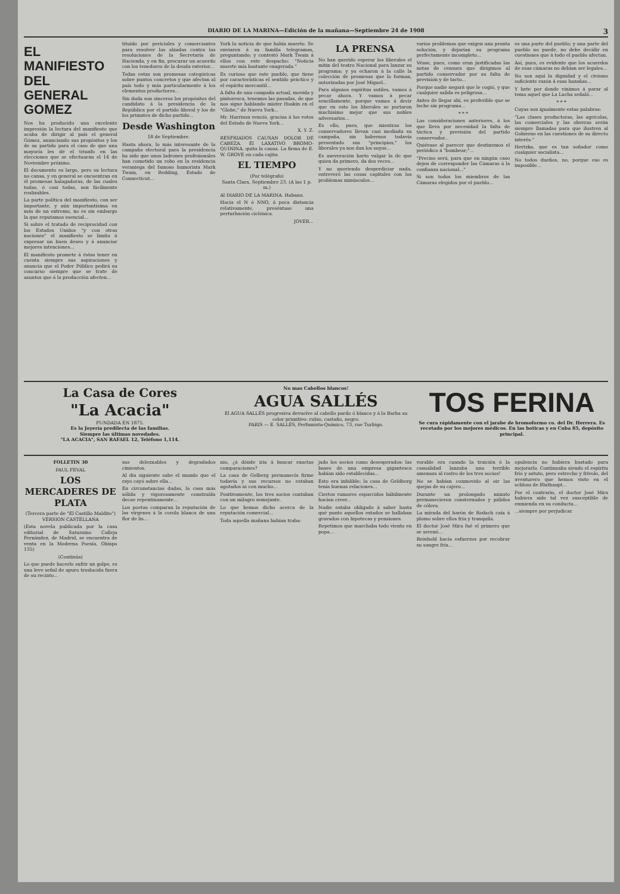DIARIO DE LA MARINA—Edición de la mañana—Septiembre 24 de 1908 3
EL MANIFIESTO DEL GENERAL GOMEZ
Nos ha producido una excelente impresión la lectura del manifiesto que acaba de dirigir al país el general Gómez, anunciando sus propósitos y los de su partido para el caso de que una mayoría les dé el triunfo en las elecciones que se efectuarán el 14 de Noviembre próximo.
El documento es largo, pero su lectura no cansa, y en general se encuentran en él promesas halagadoras, de las cuales todas, ó casi todas, son fácilmente realizables.
La parte política del manifiesto, con ser importante, y aún importantísima en más de un extremo, no es sin embargo la que reputamos esencial...
Si sobre el tratado de reciprocidad con los Estados Unidos "y con otras naciones" el manifiesto se limita á expresar un buen deseo y á anunciar mejores intenciones...
El manifiesto promete á éstas tener en cuenta siempre sus aspiraciones y anuncia que el Poder Público pedirá su concurso siempre que se trate de asuntos que á la producción afecten...
tituído por periciales y comerciantes para resolver las alzadas contra las resoluciones de la Secretaría de Hacienda, y en fin, procurar un acuerdo con los tenedores de la deuda exterior...
Todas estas son promesas categóricas sobre puntos concretos y que afectan al país todo y más particularmente á los elementos productores...
Sin duda son sinceros los propósitos del candidato á la presidencia de la República por el partido liberal y los de los primates de dicho partido...
Desde Washington
18 de Septiembre.
Hasta ahora, lo más interesante de la campaña electoral para la presidencia ha sido que unos ladrones profesionales han cometido un robo en la residencia veraniega del famoso humorista Mark Twain, en Redding, Estado de Connecticut...
York la noticia de que había muerto. Se enviaron á su familia telegramas, preguntando; y contestó Mark Twain á ellos con este despacho: "Noticia muerte mía bastante exagerada."
Es curioso que este pueblo, que tiene por características el sentido práctico y el espíritu mercantil...
A falta de una campaña actual, movida y pintoresca, tenemos las pasadas, de que nos sigue hablando mister Haskin en el "Globe," de Nueva York...
Mr. Harrison venció, gracias á los votos del Estado de Nueva York...
X. Y. Z.
RESFRIADOS CAUSAN DOLOR DE CABEZA. El LAXATIVO BROMO-QUININA, quita la causa. La firma de E. W. GROVE en cada cajita.
EL TIEMPO
(Por telégrafo)
Santa Clara, Septiembre 23. (A las 1 p. m.)
Al DIARIO DE LA MARINA. Habana.
Hacia el N ó NNO, á poca distancia relativamente, preséntase una perturbación ciclónica.
JOVER...
LA PRENSA
No han querido esperar los liberales el mitin del teatro Nacional para lanzar su programa; y ya echaron á la calle la colección de promesas que lo forman, autorizadas por José Miguel...
Para algunos espíritus sutiles, vamos á pecar ahora. Y vamos á pecar sencillamente, porque vamos á decir que en esto los liberales se portaron muchísimo mejor que sus nobles adversarios...
Es ello, pues, que mientras los conservadores llevan casi mediada su campaña, sin habernos todavía presentado sus "principios," los liberales ya nos dan los suyos...
Es aseveración harto vulgar la de que quien da primero, da dos veces...
Y no queriendo desperdiciar nada, entreveró las cosas capitales con los problemas minúsculos...
varios problemas que exigen una pronta solución, y dejarían su programa perfectamente incompleto...
Véase, pues, como eran justificadas las notas de censura que dirigimos al partido conservador por su falta de previsión y de tacto...
Porque nadie negará que le cogió, y que cualquier salida es peligrosa...
Antes de llegar ahí, es preferible que se luche sin programa...
* * *
Las consideraciones anteriores, á los que lleva por necesidad la falta de táctica y previsión del partido conservador...
Quiérase al parecer que destinemos el periódico á "bombear;"...
"Preciso será, para que en ningún caso dejen de corresponder las Cámaras á la confianza nacional..."
Si son todos los miembros de las Cámaras elegidos por el pueblo...
es una parte del pueblo; y una parte del pueblo no puede, no debe decidir en cuestiones que á todo el pueblo afectan.
Así, pues, es evidente que los acuerdos de esas cámaras no debían ser legales...
No son aquí la dignidad y el civismo suficiente razón á esas hazañas...
Y hete por donde vinimos á parar al tema aquel que La Lucha señaló...
* * *
Cuyas son igualmente estas palabras:
"Las clases productoras, las agrícolas, las comerciales y las obreras serán siempre llamadas para que ilustren al Gobierno en las cuestiones de su directo interés."
Hertzka, que es tan soñador como cualquier socialista...
No todos dueños, no, porque eso es imposible...
La Casa de Cores
"La Acacia"
FUNDADA EN 1875.
Es la Joyería predilecta de las familias.
Siempre las últimas novedades.
"LA ACACIA", SAN RAFAEL 12, Teléfono 1,114.
No mas Cabellos blancos!
AGUA SALLÉS
El AGUA SALLÉS progresiva devuelve al cabello pardo ó blanco y á la Barba su color primitivo: rubio, castaño, negro.
PARIS — E. SALLÉS, Perfumista-Químico, 73, rue Turbigo.
TOS FERINA
Se cura rápidamente con el jarabe de bromoformo co. del Dr. Herrera. Es recetado por los mejores médicos. En las boticas y en Cuba 85, depósito principal.
FOLLETIN 30
PAUL FEVAL
LOS MERCADERES DE PLATA
(Tercera parte de "El Castillo Maldito")
VERSION CASTELLANA
(Esta novela publicada por la casa editorial de Saturnino Calleja Fernández, de Madrid, se encuentra de venta en la Moderna Poesía, Obispo 135)
(Continúa)
Lo que puede hacerlo sufrir un golpe, es una leve señal de apuro traslucida fuera de su recinto...
sus deleznables y degradados cimientos.
Al día siguiente sabe el mundo que el rayo cayó sobre ella...
En circunstancias dadas, la casa más sólida y vigorosamente construída decae repentinamente...
Los poetas comparan la reputación de las vírgenes á la corola blanca de una flor de lis...
nio, ¿á dónde iría á buscar exactas comparaciones?
La casa de Gelberg permanecía firme todavía y sus recursos no estaban agotados ni con mucho...
Positivamente, los tres socios contaban con un milagro semejante.
Lo que hemos dicho acerca de la reputación comercial...
Toda aquella mañana habían traba-
jado los socios como desesperados: las bases de una empresa gigantesca habían sido establecidas...
Esto era infalible; la casa de Geldberg tenía buenas relaciones...
Ciertos rumores esparcidos hábilmente hacían creer...
Nadie estaba obligado á saber hasta qué punto aquellos estados se hallaban gravados con hipotecas y pensiones.
Repetimos que marchaba todo viento en popa...
vorable era cuando la traición ó la casualidad lanzaba una terrible amenaza al rostro de los tres socios!
No se habían conmovido al oir las quejas de su cajero...
Durante un prolongado minuto permanecieron consternados y pálidos de cólera.
La mirada del barón de Rodach caía á plomo sobre ellos fría y tranquila.
El doctor José Mira fué el primero que se serenó...
Reinhold hacía esfuerzos por recobrar su sangre fría...
opulencia no hubiera bastado para mejorarlo. Continuaba siendo el espíritu frío y astuto, pero estrecho y frívolo, del aventurero que hemos visto en el schloss de Bluthaupt...
Por el contrario, el doctor José Mira hubiera sido tal vez susceptible de enmienda en su conducta...
...siempre por perjudicar.